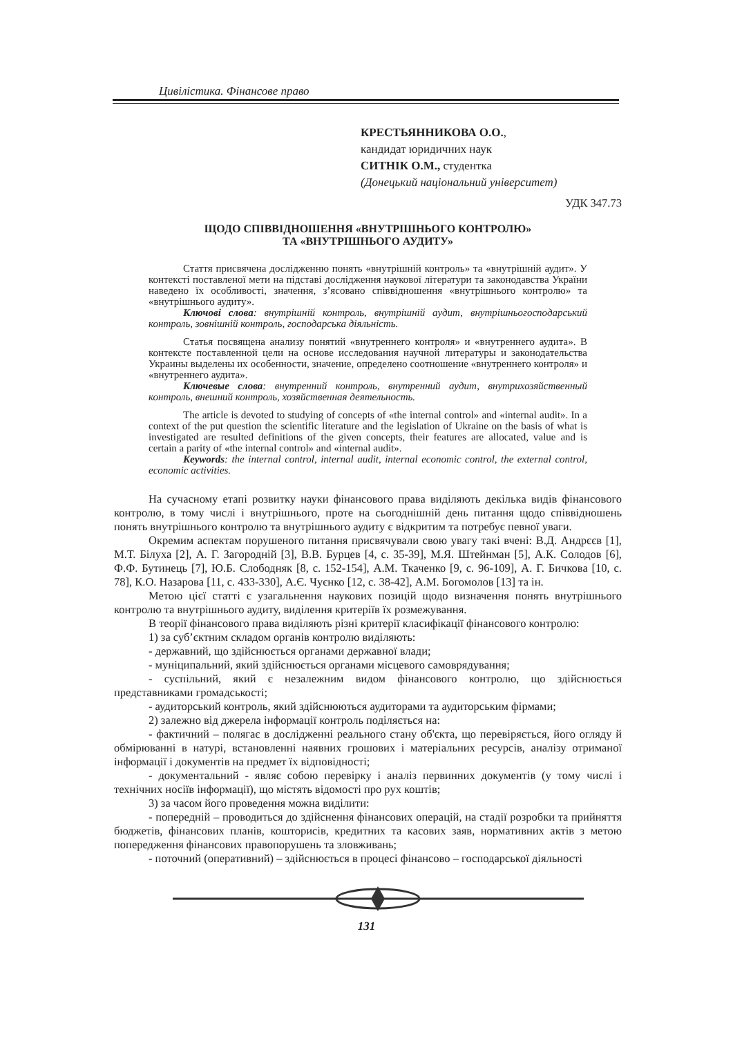Цивілістика. Фінансове право
КРЕСТЬЯННИКОВА О.О.,
кандидат юридичних наук
СИТНІК О.М., студентка
(Донецький національний університет)
УДК 347.73
ЩОДО СПІВВІДНОШЕННЯ «ВНУТРІШНЬОГО КОНТРОЛЮ»
ТА «ВНУТРІШНЬОГО АУДИТУ»
Стаття присвячена дослідженню понять «внутрішній контроль» та «внутрішній аудит». У контексті поставленої мети на підставі дослідження наукової літератури та законодавства України наведено їх особливості, значення, з’ясовано співвідношення «внутрішнього контролю» та «внутрішнього аудиту».
Ключові слова: внутрішній контроль, внутрішній аудит, внутрішньогосподарський контроль, зовнішній контроль, господарська діяльність.
Статья посвящена анализу понятий «внутреннего контроля» и «внутреннего аудита». В контексте поставленной цели на основе исследования научной литературы и законодательства Украины выделены их особенности, значение, определено соотношение «внутреннего контроля» и «внутреннего аудита».
Ключевые слова: внутренний контроль, внутренний аудит, внутрихозяйственный контроль, внешний контроль, хозяйственная деятельность.
The article is devoted to studying of concepts of «the internal control» and «internal audit». In a context of the put question the scientific literature and the legislation of Ukraine on the basis of what is investigated are resulted definitions of the given concepts, their features are allocated, value and is certain a parity of «the internal control» and «internal audit».
Keywords: the internal control, internal audit, internal economic control, the external control, economic activities.
На сучасному етапі розвитку науки фінансового права виділяють декілька видів фінансового контролю, в тому числі і внутрішнього, проте на сьогоднішній день питання щодо співвідношень понять внутрішнього контролю та внутрішнього аудиту є відкритим та потребує певної уваги.
Окремим аспектам порушеного питання присвячували свою увагу такі вчені: В.Д. Андрєєв [1], М.Т. Білуха [2], А. Г. Загородній [3], В.В. Бурцев [4, с. 35-39], М.Я. Штейнман [5], А.К. Солодов [6], Ф.Ф. Бутинець [7], Ю.Б. Слободняк [8, с. 152-154], А.М. Ткаченко [9, с. 96-109], А. Г. Бичкова [10, с. 78], К.О. Назарова [11, с. 433-330], А.Є. Чуєнко [12, с. 38-42], А.М. Богомолов [13] та ін.
Метою цієї статті є узагальнення наукових позицій щодо визначення понять внутрішнього контролю та внутрішнього аудиту, виділення критеріїв їх розмежування.
В теорії фінансового права виділяють різні критерії класифікації фінансового контролю:
1) за суб’єктним складом органів контролю виділяють:
- державний, що здійснюється органами державної влади;
- муніципальний, який здійснюється органами місцевого самоврядування;
- суспільний, який є незалежним видом фінансового контролю, що здійснюється представниками громадськості;
- аудиторський контроль, який здійснюються аудиторами та аудиторським фірмами;
2) залежно від джерела інформації контроль поділяється на:
- фактичний – полягає в дослідженні реального стану об'єкта, що перевіряється, його огляду й обмірюванні в натурі, встановленні наявних грошових і матеріальних ресурсів, аналізу отриманої інформації і документів на предмет їх відповідності;
- документальний - являє собою перевірку і аналіз первинних документів (у тому числі і технічних носіїв інформації), що містять відомості про рух коштів;
3) за часом його проведення можна виділити:
- попередній – проводиться до здійснення фінансових операцій, на стадії розробки та прийняття бюджетів, фінансових планів, кошторисів, кредитних та касових заяв, нормативних актів з метою попередження фінансових правопорушень та зловживань;
- поточний (оперативний) – здійснюється в процесі фінансово – господарської діяльності
131